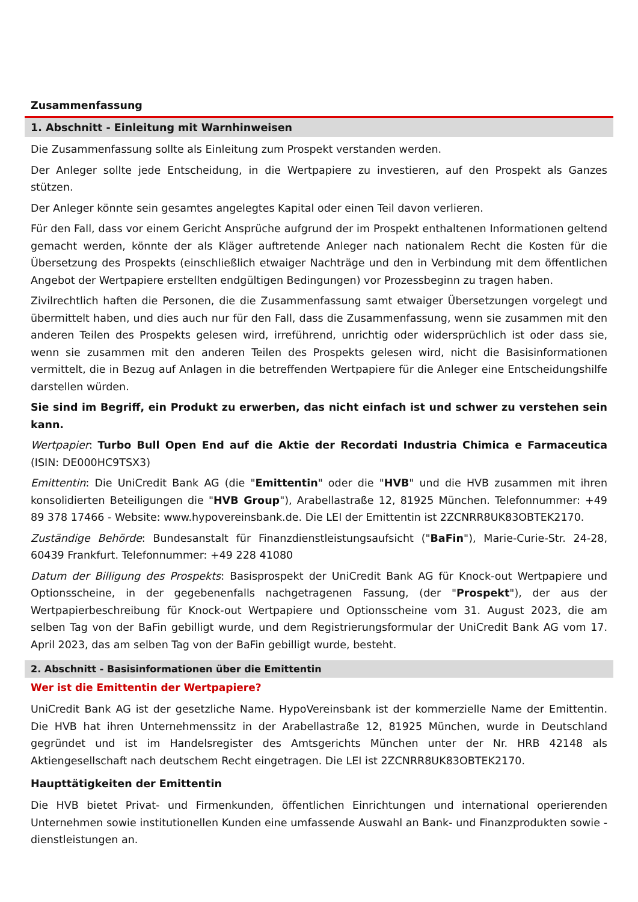Zusammenfassung
1. Abschnitt - Einleitung mit Warnhinweisen
Die Zusammenfassung sollte als Einleitung zum Prospekt verstanden werden.
Der Anleger sollte jede Entscheidung, in die Wertpapiere zu investieren, auf den Prospekt als Ganzes stützen.
Der Anleger könnte sein gesamtes angelegtes Kapital oder einen Teil davon verlieren.
Für den Fall, dass vor einem Gericht Ansprüche aufgrund der im Prospekt enthaltenen Informationen geltend gemacht werden, könnte der als Kläger auftretende Anleger nach nationalem Recht die Kosten für die Übersetzung des Prospekts (einschließlich etwaiger Nachträge und den in Verbindung mit dem öffentlichen Angebot der Wertpapiere erstellten endgültigen Bedingungen) vor Prozessbeginn zu tragen haben.
Zivilrechtlich haften die Personen, die die Zusammenfassung samt etwaiger Übersetzungen vorgelegt und übermittelt haben, und dies auch nur für den Fall, dass die Zusammenfassung, wenn sie zusammen mit den anderen Teilen des Prospekts gelesen wird, irreführend, unrichtig oder widersprüchlich ist oder dass sie, wenn sie zusammen mit den anderen Teilen des Prospekts gelesen wird, nicht die Basisinformationen vermittelt, die in Bezug auf Anlagen in die betreffenden Wertpapiere für die Anleger eine Entscheidungshilfe darstellen würden.
Sie sind im Begriff, ein Produkt zu erwerben, das nicht einfach ist und schwer zu verstehen sein kann.
Wertpapier: Turbo Bull Open End auf die Aktie der Recordati Industria Chimica e Farmaceutica (ISIN: DE000HC9TSX3)
Emittentin: Die UniCredit Bank AG (die "Emittentin" oder die "HVB" und die HVB zusammen mit ihren konsolidierten Beteiligungen die "HVB Group"), Arabellastraße 12, 81925 München. Telefonnummer: +49 89 378 17466 - Website: www.hypovereinsbank.de. Die LEI der Emittentin ist 2ZCNRR8UK83OBTEK2170.
Zuständige Behörde: Bundesanstalt für Finanzdienstleistungsaufsicht ("BaFin"), Marie-Curie-Str. 24-28, 60439 Frankfurt. Telefonnummer: +49 228 41080
Datum der Billigung des Prospekts: Basisprospekt der UniCredit Bank AG für Knock-out Wertpapiere und Optionsscheine, in der gegebenenfalls nachgetragenen Fassung, (der "Prospekt"), der aus der Wertpapierbeschreibung für Knock-out Wertpapiere und Optionsscheine vom 31. August 2023, die am selben Tag von der BaFin gebilligt wurde, und dem Registrierungsformular der UniCredit Bank AG vom 17. April 2023, das am selben Tag von der BaFin gebilligt wurde, besteht.
2. Abschnitt - Basisinformationen über die Emittentin
Wer ist die Emittentin der Wertpapiere?
UniCredit Bank AG ist der gesetzliche Name. HypoVereinsbank ist der kommerzielle Name der Emittentin. Die HVB hat ihren Unternehmenssitz in der Arabellastraße 12, 81925 München, wurde in Deutschland gegründet und ist im Handelsregister des Amtsgerichts München unter der Nr. HRB 42148 als Aktiengesellschaft nach deutschem Recht eingetragen. Die LEI ist 2ZCNRR8UK83OBTEK2170.
Haupttätigkeiten der Emittentin
Die HVB bietet Privat- und Firmenkunden, öffentlichen Einrichtungen und international operierenden Unternehmen sowie institutionellen Kunden eine umfassende Auswahl an Bank- und Finanzprodukten sowie -dienstleistungen an.